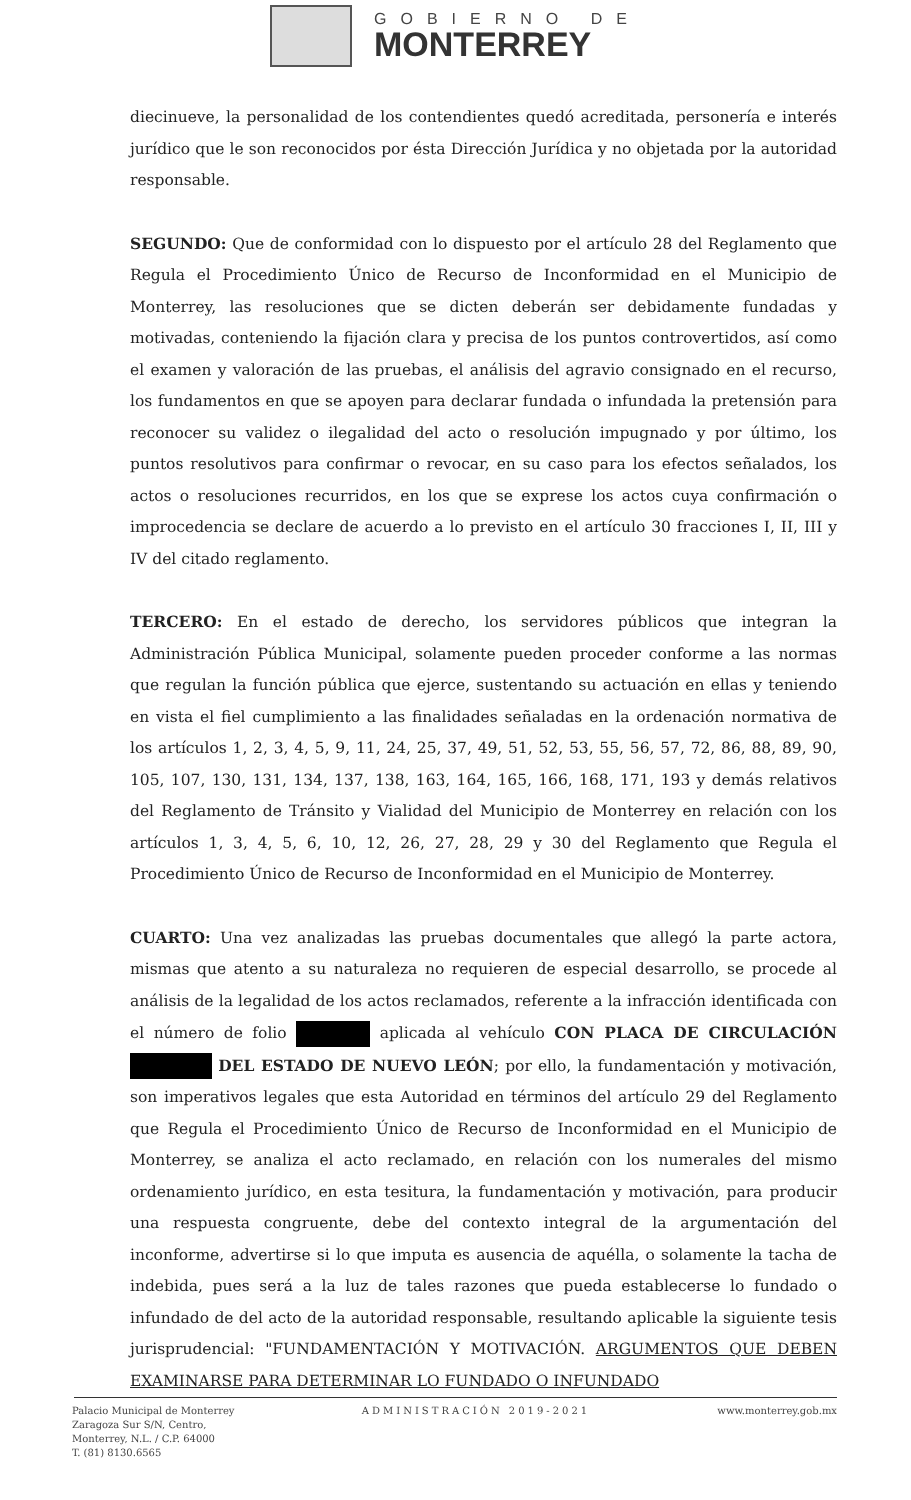GOBIERNO DE
MONTERREY
diecinueve, la personalidad de los contendientes quedó acreditada, personería e interés jurídico que le son reconocidos por ésta Dirección Jurídica y no objetada por la autoridad responsable.
SEGUNDO: Que de conformidad con lo dispuesto por el artículo 28 del Reglamento que Regula el Procedimiento Único de Recurso de Inconformidad en el Municipio de Monterrey, las resoluciones que se dicten deberán ser debidamente fundadas y motivadas, conteniendo la fijación clara y precisa de los puntos controvertidos, así como el examen y valoración de las pruebas, el análisis del agravio consignado en el recurso, los fundamentos en que se apoyen para declarar fundada o infundada la pretensión para reconocer su validez o ilegalidad del acto o resolución impugnado y por último, los puntos resolutivos para confirmar o revocar, en su caso para los efectos señalados, los actos o resoluciones recurridos, en los que se exprese los actos cuya confirmación o improcedencia se declare de acuerdo a lo previsto en el artículo 30 fracciones I, II, III y IV del citado reglamento.
TERCERO: En el estado de derecho, los servidores públicos que integran la Administración Pública Municipal, solamente pueden proceder conforme a las normas que regulan la función pública que ejerce, sustentando su actuación en ellas y teniendo en vista el fiel cumplimiento a las finalidades señaladas en la ordenación normativa de los artículos 1, 2, 3, 4, 5, 9, 11, 24, 25, 37, 49, 51, 52, 53, 55, 56, 57, 72, 86, 88, 89, 90, 105, 107, 130, 131, 134, 137, 138, 163, 164, 165, 166, 168, 171, 193 y demás relativos del Reglamento de Tránsito y Vialidad del Municipio de Monterrey en relación con los artículos 1, 3, 4, 5, 6, 10, 12, 26, 27, 28, 29 y 30 del Reglamento que Regula el Procedimiento Único de Recurso de Inconformidad en el Municipio de Monterrey.
CUARTO: Una vez analizadas las pruebas documentales que allegó la parte actora, mismas que atento a su naturaleza no requieren de especial desarrollo, se procede al análisis de la legalidad de los actos reclamados, referente a la infracción identificada con el número de folio aplicada al vehículo CON PLACA DE CIRCULACIÓN DEL ESTADO DE NUEVO LEÓN; por ello, la fundamentación y motivación, son imperativos legales que esta Autoridad en términos del artículo 29 del Reglamento que Regula el Procedimiento Único de Recurso de Inconformidad en el Municipio de Monterrey, se analiza el acto reclamado, en relación con los numerales del mismo ordenamiento jurídico, en esta tesitura, la fundamentación y motivación, para producir una respuesta congruente, debe del contexto integral de la argumentación del inconforme, advertirse si lo que imputa es ausencia de aquélla, o solamente la tacha de indebida, pues será a la luz de tales razones que pueda establecerse lo fundado o infundado de del acto de la autoridad responsable, resultando aplicable la siguiente tesis jurisprudencial: "FUNDAMENTACIÓN Y MOTIVACIÓN. ARGUMENTOS QUE DEBEN EXAMINARSE PARA DETERMINAR LO FUNDADO O INFUNDADO
Palacio Municipal de Monterrey
Zaragoza Sur S/N, Centro,
Monterrey, N.L. / C.P. 64000
T. (81) 8130.6565
ADMINISTRACIÓN 2019-2021 www.monterrey.gob.mx